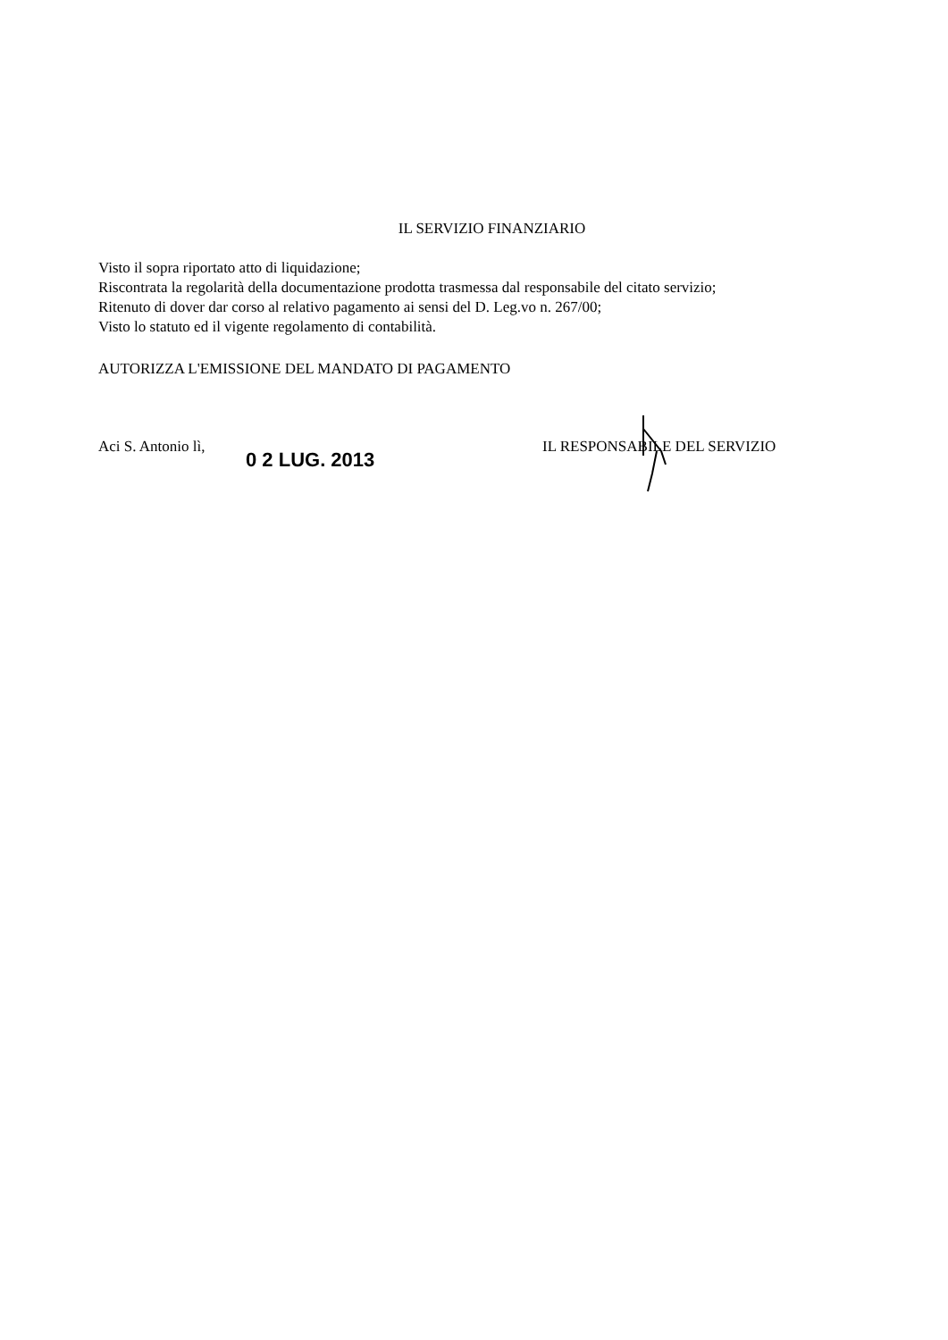IL SERVIZIO FINANZIARIO
Visto il sopra riportato atto di liquidazione;
Riscontrata la regolarità della documentazione prodotta trasmessa dal responsabile del citato servizio;
Ritenuto di dover dar corso al relativo pagamento ai sensi del D. Leg.vo n. 267/00;
Visto lo statuto ed il vigente regolamento di contabilità.
AUTORIZZA L'EMISSIONE DEL MANDATO DI PAGAMENTO
Aci S. Antonio lì,
0 2 LUG. 2013
IL RESPONSABILE DEL SERVIZIO